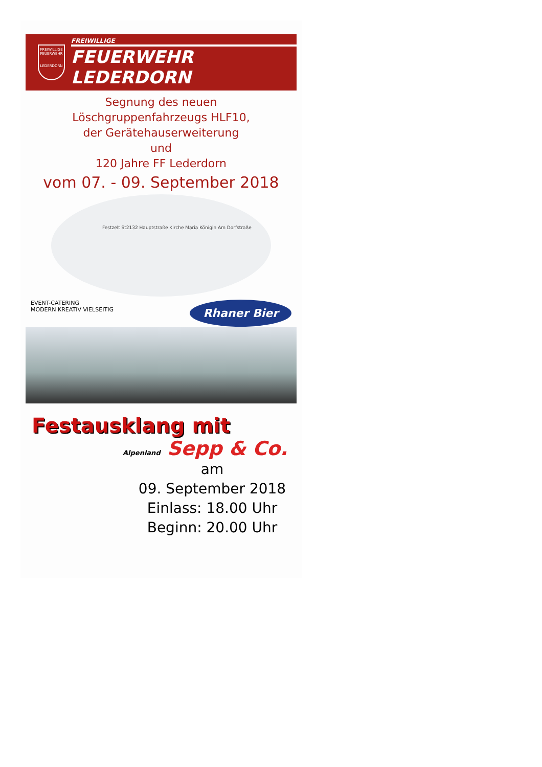FREIWILLIGE FEUERWEHR
LEDERDORN
FREIWILLIGE
FEUERWEHR LEDERDORN
Segnung des neuen
Löschgruppenfahrzeugs HLF10,
der Gerätehauserweiterung
und
120 Jahre FF Lederdorn
vom 07. - 09. September 2018
Festzelt St2132 Hauptstraße Kirche Maria Königin Am Dorfstraße
EVENT-CATERING
MODERN KREATIV VIELSEITIG
Rhaner Bier
Festausklang mit
Alpenland Sepp & Co.
am
09. September 2018
Einlass: 18.00 Uhr
Beginn: 20.00 Uhr